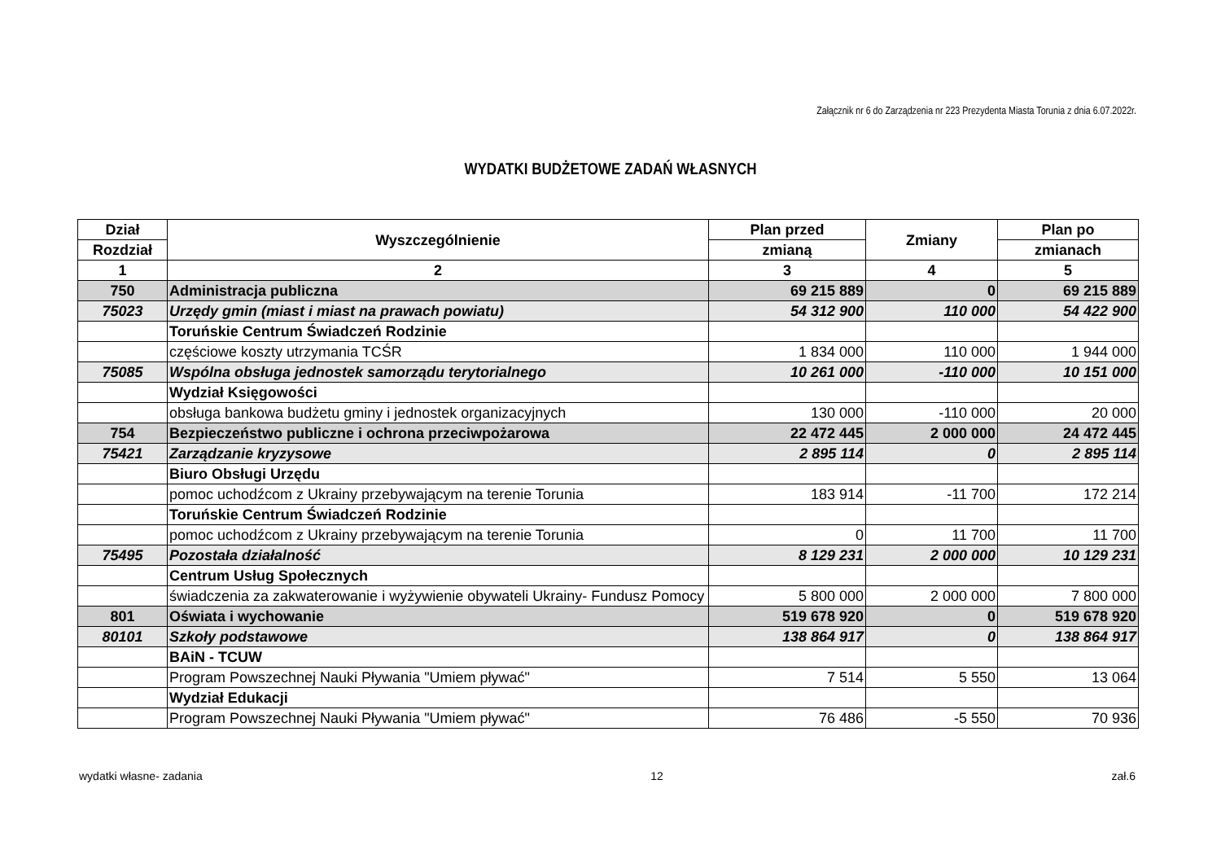Załącznik nr 6 do Zarządzenia nr 223 Prezydenta Miasta Torunia z dnia 6.07.2022r.
WYDATKI BUDŻETOWE ZADAŃ WŁASNYCH
| Dział | Wyszczególnienie | Plan przed | Zmiany | Plan po |
| --- | --- | --- | --- | --- |
| Rozdział | | zmianą | | zmianach |
| 1 | 2 | 3 | 4 | 5 |
| 750 | Administracja publiczna | 69 215 889 | 0 | 69 215 889 |
| 75023 | Urzędy gmin (miast i miast na prawach powiatu) | 54 312 900 | 110 000 | 54 422 900 |
| | Toruńskie Centrum Świadczeń Rodzinie | | | |
| | częściowe koszty utrzymania TCŚR | 1 834 000 | 110 000 | 1 944 000 |
| 75085 | Wspólna obsługa jednostek samorządu terytorialnego | 10 261 000 | -110 000 | 10 151 000 |
| | Wydział Księgowości | | | |
| | obsługa bankowa budżetu gminy i jednostek organizacyjnych | 130 000 | -110 000 | 20 000 |
| 754 | Bezpieczeństwo publiczne i ochrona przeciwpożarowa | 22 472 445 | 2 000 000 | 24 472 445 |
| 75421 | Zarządzanie kryzysowe | 2 895 114 | 0 | 2 895 114 |
| | Biuro Obsługi Urzędu | | | |
| | pomoc uchodźcom z Ukrainy przebywającym na terenie Torunia | 183 914 | -11 700 | 172 214 |
| | Toruńskie Centrum Świadczeń Rodzinie | | | |
| | pomoc uchodźcom z Ukrainy przebywającym na terenie Torunia | 0 | 11 700 | 11 700 |
| 75495 | Pozostała działalność | 8 129 231 | 2 000 000 | 10 129 231 |
| | Centrum Usług Społecznych | | | |
| | świadczenia za zakwaterowanie i wyżywienie obywateli Ukrainy- Fundusz Pomocy | 5 800 000 | 2 000 000 | 7 800 000 |
| 801 | Oświata i wychowanie | 519 678 920 | 0 | 519 678 920 |
| 80101 | Szkoły podstawowe | 138 864 917 | 0 | 138 864 917 |
| | BAiN - TCUW | | | |
| | Program Powszechnej Nauki Pływania "Umiem pływać" | 7 514 | 5 550 | 13 064 |
| | Wydział Edukacji | | | |
| | Program Powszechnej Nauki Pływania "Umiem pływać" | 76 486 | -5 550 | 70 936 |
wydatki własne- zadania 12 zał.6